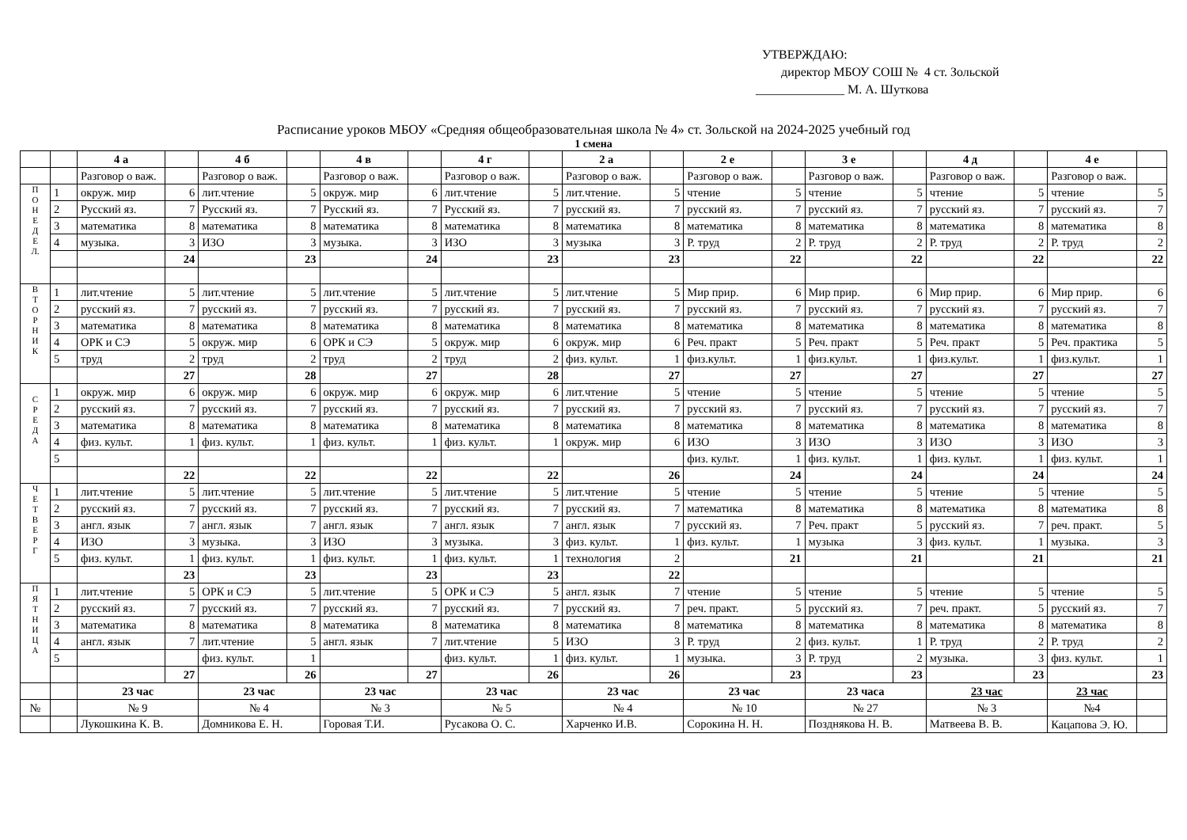УТВЕРЖДАЮ:
директор МБОУ СОШ № 4 ст. Зольской
______________ М. А. Шуткова
Расписание уроков МБОУ «Средняя общеобразовательная школа № 4» ст. Зольской на 2024-2025 учебный год
1 смена
| | | 4 а | | 4 б | | 4 в | | 4 г | | 2 а | | 2 е | | 3 е | | 4 д | | 4 е | |
| | | Разговор о важ. | | Разговор о важ. | | Разговор о важ. | | Разговор о важ. | | Разговор о важ. | | Разговор о важ. | | Разговор о важ. | | Разговор о важ. | | Разговор о важ. | |
| П О Н Е Д Е Л. | 1 | окруж. мир | 6 | лит.чтение | 5 | окруж. мир | 6 | лит.чтение | 5 | лит.чтение. | 5 | чтение | 5 | чтение | 5 | чтение | 5 | чтение | 5 |
| | 2 | Русский яз. | 7 | Русский яз. | 7 | Русский яз. | 7 | Русский яз. | 7 | русский яз. | 7 | русский яз. | 7 | русский яз. | 7 | русский яз. | 7 | русский яз. | 7 |
| | 3 | математика | 8 | математика | 8 | математика | 8 | математика | 8 | математика | 8 | математика | 8 | математика | 8 | математика | 8 | математика | 8 |
| | 4 | музыка. | 3 | ИЗО | 3 | музыка. | 3 | ИЗО | 3 | музыка | 3 | Р. труд | 2 | Р. труд | 2 | Р. труд | 2 | Р. труд | 2 |
| | | | 24 | | 23 | | 24 | | 23 | | 23 | | 22 | | 22 | | 22 | | 22 |
| В Т О Р Н И К | 1 | лит.чтение | 5 | лит.чтение | 5 | лит.чтение | 5 | лит.чтение | 5 | лит.чтение | 5 | Мир прир. | 6 | Мир прир. | 6 | Мир прир. | 6 | Мир прир. | 6 |
| | 2 | русский яз. | 7 | русский яз. | 7 | русский яз. | 7 | русский яз. | 7 | русский яз. | 7 | русский яз. | 7 | русский яз. | 7 | русский яз. | 7 | русский яз. | 7 |
| | 3 | математика | 8 | математика | 8 | математика | 8 | математика | 8 | математика | 8 | математика | 8 | математика | 8 | математика | 8 | математика | 8 |
| | 4 | ОРК и СЭ | 5 | окруж. мир | 6 | ОРК и СЭ | 5 | окруж. мир | 6 | окруж. мир | 6 | Реч. практ | 5 | Реч. практ | 5 | Реч. практ | 5 | Реч. практика | 5 |
| | 5 | труд | 2 | труд | 2 | труд | 2 | труд | 2 | физ. культ. | 1 | физ.культ. | 1 | физ.культ. | 1 | физ.культ. | 1 | физ.культ. | 1 |
| | | | 27 | | 28 | | 27 | | 28 | | 27 | | 27 | | 27 | | 27 | | 27 |
| С Р Е Д А | 1 | окруж. мир | 6 | окруж. мир | 6 | окруж. мир | 6 | окруж. мир | 6 | лит.чтение | 5 | чтение | 5 | чтение | 5 | чтение | 5 | чтение | 5 |
| | 2 | русский яз. | 7 | русский яз. | 7 | русский яз. | 7 | русский яз. | 7 | русский яз. | 7 | русский яз. | 7 | русский яз. | 7 | русский яз. | 7 | русский яз. | 7 |
| | 3 | математика | 8 | математика | 8 | математика | 8 | математика | 8 | математика | 8 | математика | 8 | математика | 8 | математика | 8 | математика | 8 |
| | 4 | физ. культ. | 1 | физ. культ. | 1 | физ. культ. | 1 | физ. культ. | 1 | окруж. мир | 6 | ИЗО | 3 | ИЗО | 3 | ИЗО | 3 | ИЗО | 3 |
| | 5 | | | | | | | | | | | физ. культ. | 1 | физ. культ. | 1 | физ. культ. | 1 | физ. культ. | 1 |
| | | | 22 | | 22 | | 22 | | 22 | | 26 | | 24 | | 24 | | 24 | | 24 |
| Ч Е Т В Е Р Г | 1 | лит.чтение | 5 | лит.чтение | 5 | лит.чтение | 5 | лит.чтение | 5 | лит.чтение | 5 | чтение | 5 | чтение | 5 | чтение | 5 | чтение | 5 |
| | 2 | русский яз. | 7 | русский яз. | 7 | русский яз. | 7 | русский яз. | 7 | русский яз. | 7 | математика | 8 | математика | 8 | математика | 8 | математика | 8 |
| | 3 | англ. язык | 7 | англ. язык | 7 | англ. язык | 7 | англ. язык | 7 | англ. язык | 7 | русский яз. | 7 | Реч. практ | 5 | русский яз. | 7 | реч. практ. | 5 |
| | 4 | ИЗО | 3 | музыка. | 3 | ИЗО | 3 | музыка. | 3 | физ. культ. | 1 | физ. культ. | 1 | музыка | 3 | физ. культ. | 1 | музыка. | 3 |
| | 5 | физ. культ. | 1 | физ. культ. | 1 | физ. культ. | 1 | физ. культ. | 1 | технология | 2 | | 21 | | 21 | | 21 | | 21 |
| | | | 23 | | 23 | | 23 | | 23 | | 22 | | | | | | | | |
| П Я Т Н И Ц А | 1 | лит.чтение | 5 | ОРК и СЭ | 5 | лит.чтение | 5 | ОРК и СЭ | 5 | англ. язык | 7 | чтение | 5 | чтение | 5 | чтение | 5 | чтение | 5 |
| | 2 | русский яз. | 7 | русский яз. | 7 | русский яз. | 7 | русский яз. | 7 | русский яз. | 7 | реч. практ. | 5 | русский яз. | 7 | реч. практ. | 5 | русский яз. | 7 |
| | 3 | математика | 8 | математика | 8 | математика | 8 | математика | 8 | математика | 8 | математика | 8 | математика | 8 | математика | 8 | математика | 8 |
| | 4 | англ. язык | 7 | лит.чтение | 5 | англ. язык | 7 | лит.чтение | 5 | ИЗО | 3 | Р. труд | 2 | физ. культ. | 1 | Р. труд | 2 | Р. труд | 2 |
| | 5 | | | физ. культ. | 1 | | | физ. культ. | 1 | физ. культ. | 1 | музыка. | 3 | Р. труд | 2 | музыка. | 3 | физ. культ. | 1 |
| | | | 27 | | 26 | | 27 | | 26 | | 26 | | 23 | | 23 | | 23 | | 23 |
| | | 23 час | | 23 час | | 23 час | | 23 час | | 23 час | | 23 час | | 23 часа | | 23 час | | 23 час | |
| № | | № 9 | | № 4 | | № 3 | | № 5 | | № 4 | | № 10 | | № 27 | | № 3 | | №4 | |
| | | Лукошкина К. В. | | Домникова Е. Н. | | Горовая Т.И. | | Русакова О. С. | | Харченко И.В. | | Сорокина Н. Н. | | Позднякова Н. В. | | Матвеева В. В. | | Кацапова Э. Ю. | |